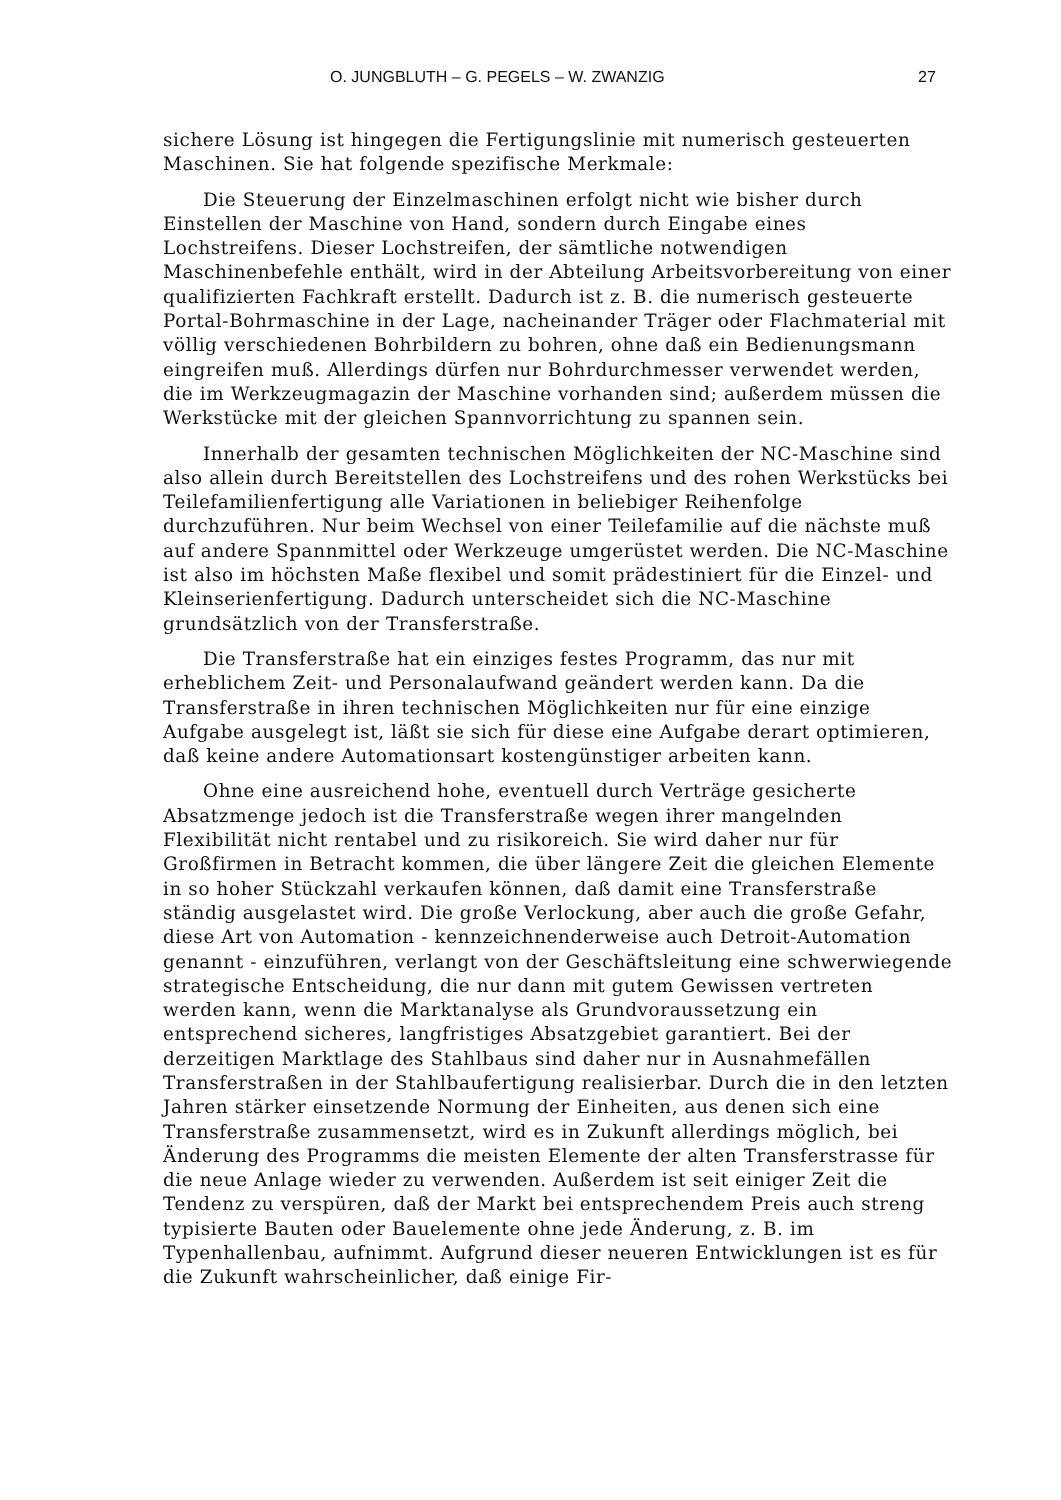O. JUNGBLUTH – G. PEGELS – W. ZWANZIG 27
sichere Lösung ist hingegen die Fertigungslinie mit numerisch gesteuerten Maschinen. Sie hat folgende spezifische Merkmale:
Die Steuerung der Einzelmaschinen erfolgt nicht wie bisher durch Einstellen der Maschine von Hand, sondern durch Eingabe eines Lochstreifens. Dieser Lochstreifen, der sämtliche notwendigen Maschinenbefehle enthält, wird in der Abteilung Arbeitsvorbereitung von einer qualifizierten Fachkraft erstellt. Dadurch ist z. B. die numerisch gesteuerte Portal-Bohrmaschine in der Lage, nacheinander Träger oder Flachmaterial mit völlig verschiedenen Bohrbildern zu bohren, ohne daß ein Bedienungsmann eingreifen muß. Allerdings dürfen nur Bohrdurchmesser verwendet werden, die im Werkzeugmagazin der Maschine vorhanden sind; außerdem müssen die Werkstücke mit der gleichen Spannvorrichtung zu spannen sein.
Innerhalb der gesamten technischen Möglichkeiten der NC-Maschine sind also allein durch Bereitstellen des Lochstreifens und des rohen Werkstücks bei Teilefamilienfertigung alle Variationen in beliebiger Reihenfolge durchzuführen. Nur beim Wechsel von einer Teilefamilie auf die nächste muß auf andere Spannmittel oder Werkzeuge umgerüstet werden. Die NC-Maschine ist also im höchsten Maße flexibel und somit prädestiniert für die Einzel- und Kleinserienfertigung. Dadurch unterscheidet sich die NC-Maschine grundsätzlich von der Transferstraße.
Die Transferstraße hat ein einziges festes Programm, das nur mit erheblichem Zeit- und Personalaufwand geändert werden kann. Da die Transferstraße in ihren technischen Möglichkeiten nur für eine einzige Aufgabe ausgelegt ist, läßt sie sich für diese eine Aufgabe derart optimieren, daß keine andere Automationsart kostengünstiger arbeiten kann.
Ohne eine ausreichend hohe, eventuell durch Verträge gesicherte Absatzmenge jedoch ist die Transferstraße wegen ihrer mangelnden Flexibilität nicht rentabel und zu risikoreich. Sie wird daher nur für Großfirmen in Betracht kommen, die über längere Zeit die gleichen Elemente in so hoher Stückzahl verkaufen können, daß damit eine Transferstraße ständig ausgelastet wird. Die große Verlockung, aber auch die große Gefahr, diese Art von Automation - kennzeichnenderweise auch Detroit-Automation genannt - einzuführen, verlangt von der Geschäftsleitung eine schwerwiegende strategische Entscheidung, die nur dann mit gutem Gewissen vertreten werden kann, wenn die Marktanalyse als Grundvoraussetzung ein entsprechend sicheres, langfristiges Absatzgebiet garantiert. Bei der derzeitigen Marktlage des Stahlbaus sind daher nur in Ausnahmefällen Transferstraßen in der Stahlbaufertigung realisierbar. Durch die in den letzten Jahren stärker einsetzende Normung der Einheiten, aus denen sich eine Transferstraße zusammensetzt, wird es in Zukunft allerdings möglich, bei Änderung des Programms die meisten Elemente der alten Transferstrasse für die neue Anlage wieder zu verwenden. Außerdem ist seit einiger Zeit die Tendenz zu verspüren, daß der Markt bei entsprechendem Preis auch streng typisierte Bauten oder Bauelemente ohne jede Änderung, z. B. im Typenhallenbau, aufnimmt. Aufgrund dieser neueren Entwicklungen ist es für die Zukunft wahrscheinlicher, daß einige Fir-